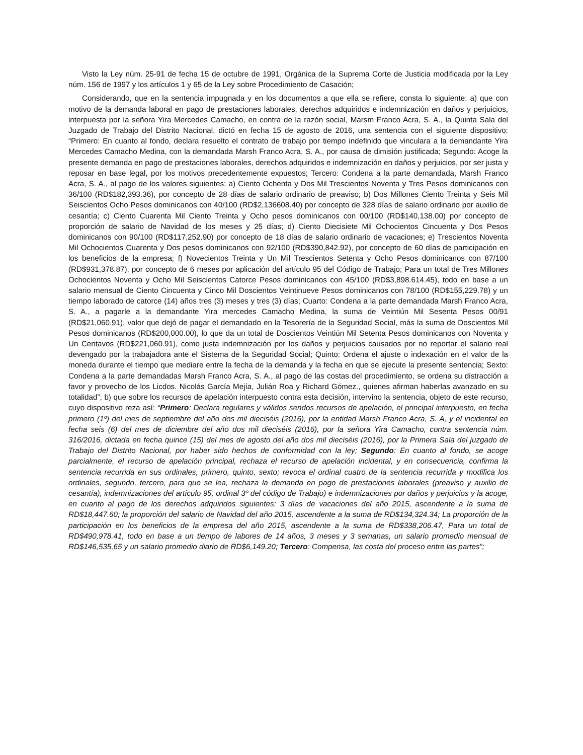Visto la Ley núm. 25-91 de fecha 15 de octubre de 1991, Orgánica de la Suprema Corte de Justicia modificada por la Ley núm. 156 de 1997 y los artículos 1 y 65 de la Ley sobre Procedimiento de Casación;
Considerando, que en la sentencia impugnada y en los documentos a que ella se refiere, consta lo siguiente: a) que con motivo de la demanda laboral en pago de prestaciones laborales, derechos adquiridos e indemnización en daños y perjuicios, interpuesta por la señora Yira Mercedes Camacho, en contra de la razón social, Marsm Franco Acra, S. A., la Quinta Sala del Juzgado de Trabajo del Distrito Nacional, dictó en fecha 15 de agosto de 2016, una sentencia con el siguiente dispositivo: “Primero: En cuanto al fondo, declara resuelto el contrato de trabajo por tiempo indefinido que vinculara a la demandante Yira Mercedes Camacho Medina, con la demandada Marsh Franco Acra, S. A., por causa de dimisión justificada; Segundo: Acoge la presente demanda en pago de prestaciones laborales, derechos adquiridos e indemnización en daños y perjuicios, por ser justa y reposar en base legal, por los motivos precedentemente expuestos; Tercero: Condena a la parte demandada, Marsh Franco Acra, S. A., al pago de los valores siguientes: a) Ciento Ochenta y Dos Mil Trescientos Noventa y Tres Pesos dominicanos con 36/100 (RD$182,393.36), por concepto de 28 días de salario ordinario de preaviso; b) Dos Millones Ciento Treinta y Seis Mil Seiscientos Ocho Pesos dominicanos con 40/100 (RD$2,136608.40) por concepto de 328 días de salario ordinario por auxilio de cesantía; c) Ciento Cuarenta Mil Ciento Treinta y Ocho pesos dominicanos con 00/100 (RD$140,138.00) por concepto de proporción de salario de Navidad de los meses y 25 días; d) Ciento Diecisiete Mil Ochocientos Cincuenta y Dos Pesos dominicanos con 90/100 (RD$117,252.90) por concepto de 18 días de salario ordinario de vacaciones; e) Trescientos Noventa Mil Ochocientos Cuarenta y Dos pesos dominicanos con 92/100 (RD$390,842.92), por concepto de 60 días de participación en los beneficios de la empresa; f) Novecientos Treinta y Un Mil Trescientos Setenta y Ocho Pesos dominicanos con 87/100 (RD$931,378.87), por concepto de 6 meses por aplicación del artículo 95 del Código de Trabajo; Para un total de Tres Millones Ochocientos Noventa y Ocho Mil Seiscientos Catorce Pesos dominicanos con 45/100 (RD$3,898.614.45), todo en base a un salario mensual de Ciento Cincuenta y Cinco Mil Doscientos Veintinueve Pesos dominicanos con 78/100 (RD$155,229.78) y un tiempo laborado de catorce (14) años tres (3) meses y tres (3) días; Cuarto: Condena a la parte demandada Marsh Franco Acra, S. A., a pagarle a la demandante Yira mercedes Camacho Medina, la suma de Veintiún Mil Sesenta Pesos 00/91 (RD$21,060.91), valor que dejó de pagar el demandado en la Tesorería de la Seguridad Social, más la suma de Doscientos Mil Pesos dominicanos (RD$200,000.00), lo que da un total de Doscientos Veintiún Mil Setenta Pesos dominicanos con Noventa y Un Centavos (RD$221,060.91), como justa indemnización por los daños y perjuicios causados por no reportar el salario real devengado por la trabajadora ante el Sistema de la Seguridad Social; Quinto: Ordena el ajuste o indexación en el valor de la moneda durante el tiempo que mediare entre la fecha de la demanda y la fecha en que se ejecute la presente sentencia; Sexto: Condena a la parte demandadas Marsh Franco Acra, S. A., al pago de las costas del procedimiento, se ordena su distracción a favor y provecho de los Licdos. Nicolás García Mejía, Julián Roa y Richard Gómez., quienes afirman haberlas avanzado en su totalidad”; b) que sobre los recursos de apelación interpuesto contra esta decisión, intervino la sentencia, objeto de este recurso, cuyo dispositivo reza así: “Primero: Declara regulares y válidos sendos recursos de apelación, el principal interpuesto, en fecha primero (1º) del mes de septiembre del año dos mil dieciséis (2016), por la entidad Marsh Franco Acra, S. A, y el incidental en fecha seis (6) del mes de diciembre del año dos mil dieciséis (2016), por la señora Yira Camacho, contra sentencia núm. 316/2016, dictada en fecha quince (15) del mes de agosto del año dos mil dieciséis (2016), por la Primera Sala del juzgado de Trabajo del Distrito Nacional, por haber sido hechos de conformidad con la ley; Segundo: En cuanto al fondo, se acoge parcialmente, el recurso de apelación principal, rechaza el recurso de apelación incidental, y en consecuencia, confirma la sentencia recurrida en sus ordinales, primero, quinto, sexto; revoca el ordinal cuatro de la sentencia recurrida y modifica los ordinales, segundo, tercero, para que se lea, rechaza la demanda en pago de prestaciones laborales (preaviso y auxilio de cesantía), indemnizaciones del artículo 95, ordinal 3º del código de Trabajo) e indemnizaciones por daños y perjuicios y la acoge, en cuanto al pago de los derechos adquiridos siguientes: 3 días de vacaciones del año 2015, ascendente a la suma de RD$18,447.60; la proporción del salario de Navidad del año 2015, ascendente a la suma de RD$134,324.34; La proporción de la participación en los beneficios de la empresa del año 2015, ascendente a la suma de RD$338,206.47, Para un total de RD$490,978.41, todo en base a un tiempo de labores de 14 años, 3 meses y 3 semanas, un salario promedio mensual de RD$146,535,65 y un salario promedio diario de RD$6,149.20; Tercero: Compensa, las costa del proceso entre las partes”;